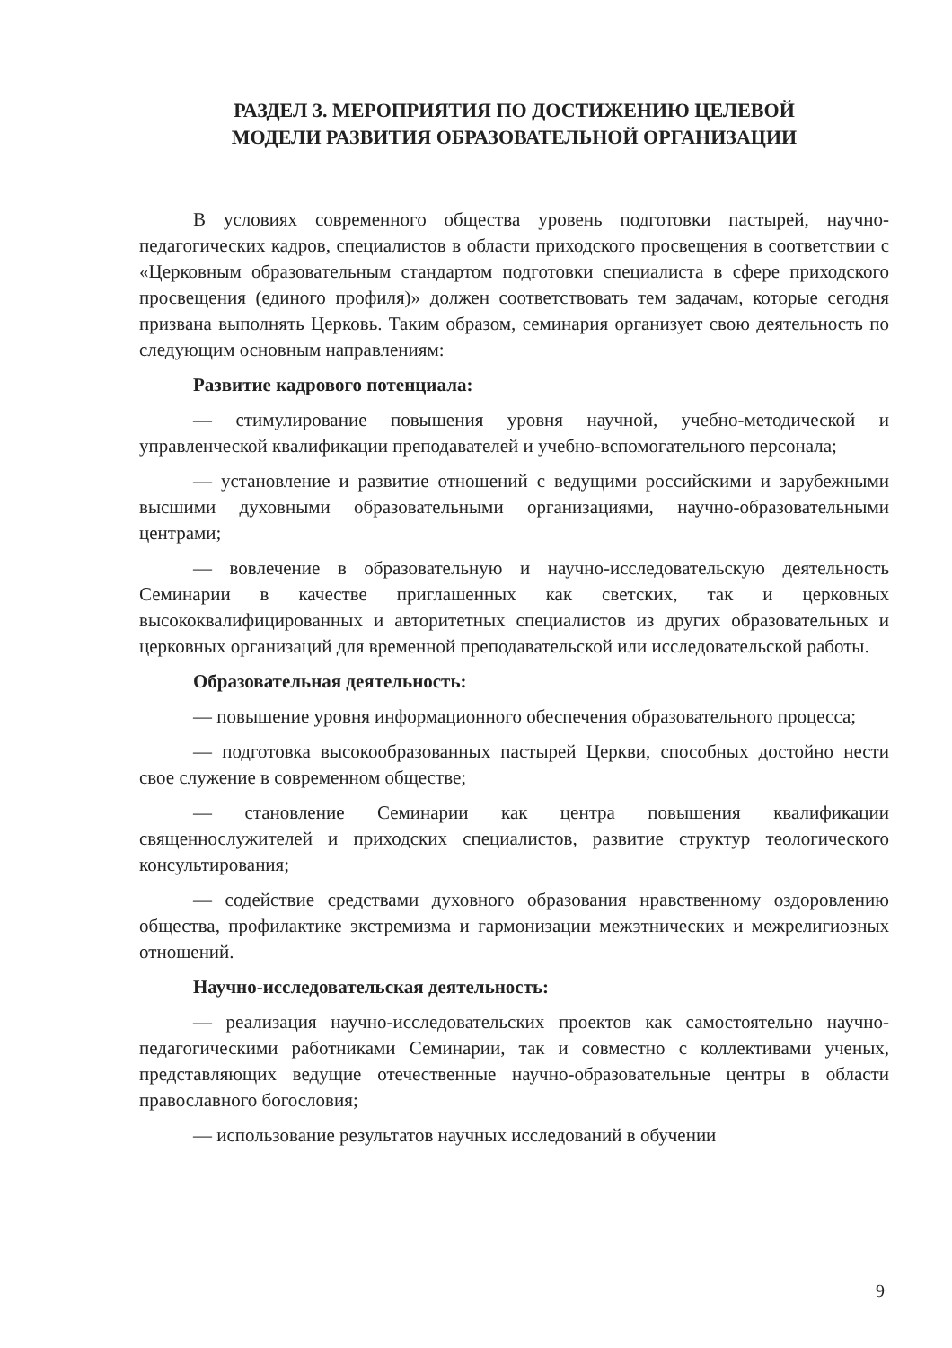РАЗДЕЛ 3. МЕРОПРИЯТИЯ ПО ДОСТИЖЕНИЮ ЦЕЛЕВОЙ
МОДЕЛИ РАЗВИТИЯ ОБРАЗОВАТЕЛЬНОЙ ОРГАНИЗАЦИИ
В условиях современного общества уровень подготовки пастырей, научно-педагогических кадров, специалистов в области приходского просвещения в соответствии с «Церковным образовательным стандартом подготовки специалиста в сфере приходского просвещения (единого профиля)» должен соответствовать тем задачам, которые сегодня призвана выполнять Церковь. Таким образом, семинария организует свою деятельность по следующим основным направлениям:
Развитие кадрового потенциала:
— стимулирование повышения уровня научной, учебно-методической и управленческой квалификации преподавателей и учебно-вспомогательного персонала;
— установление и развитие отношений с ведущими российскими и зарубежными высшими духовными образовательными организациями, научно-образовательными центрами;
— вовлечение в образовательную и научно-исследовательскую деятельность Семинарии в качестве приглашенных как светских, так и церковных высококвалифицированных и авторитетных специалистов из других образовательных и церковных организаций для временной преподавательской или исследовательской работы.
Образовательная деятельность:
— повышение уровня информационного обеспечения образовательного процесса;
— подготовка высокообразованных пастырей Церкви, способных достойно нести свое служение в современном обществе;
— становление Семинарии как центра повышения квалификации священнослужителей и приходских специалистов, развитие структур теологического консультирования;
— содействие средствами духовного образования нравственному оздоровлению общества, профилактике экстремизма и гармонизации межэтнических и межрелигиозных отношений.
Научно-исследовательская деятельность:
— реализация научно-исследовательских проектов как самостоятельно научно-педагогическими работниками Семинарии, так и совместно с коллективами ученых, представляющих ведущие отечественные научно-образовательные центры в области православного богословия;
— использование результатов научных исследований в обучении
9